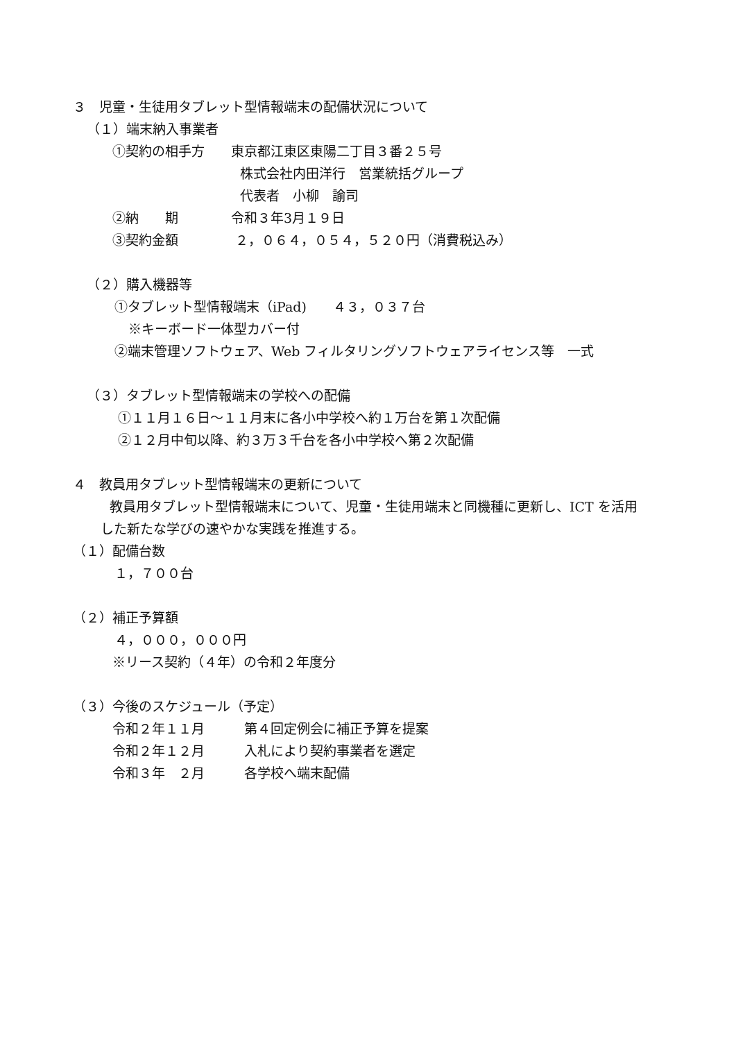３　児童・生徒用タブレット型情報端末の配備状況について
（１）端末納入事業者
①契約の相手方　　東京都江東区東陽二丁目３番２５号
株式会社内田洋行　営業統括グループ
代表者　小柳　諭司
②納　　期　　　　令和３年3月１９日
③契約金額　　　　 ２，０６４，０５４，５２０円（消費税込み）
（２）購入機器等
①タブレット型情報端末（iPad)　　４３，０３７台
※キーボード一体型カバー付
②端末管理ソフトウェア、Web フィルタリングソフトウェアライセンス等　一式
（３）タブレット型情報端末の学校への配備
①１１月１６日～１１月末に各小中学校へ約１万台を第１次配備
②１２月中旬以降、約３万３千台を各小中学校へ第２次配備
４　教員用タブレット型情報端末の更新について
教員用タブレット型情報端末について、児童・生徒用端末と同機種に更新し、ICT を活用
した新たな学びの速やかな実践を推進する。
（１）配備台数
１，７００台
（２）補正予算額
４，０００，０００円
※リース契約（４年）の令和２年度分
（３）今後のスケジュール（予定）
令和２年１１月　　　第４回定例会に補正予算を提案
令和２年１２月　　　入札により契約事業者を選定
令和３年　２月　　　各学校へ端末配備